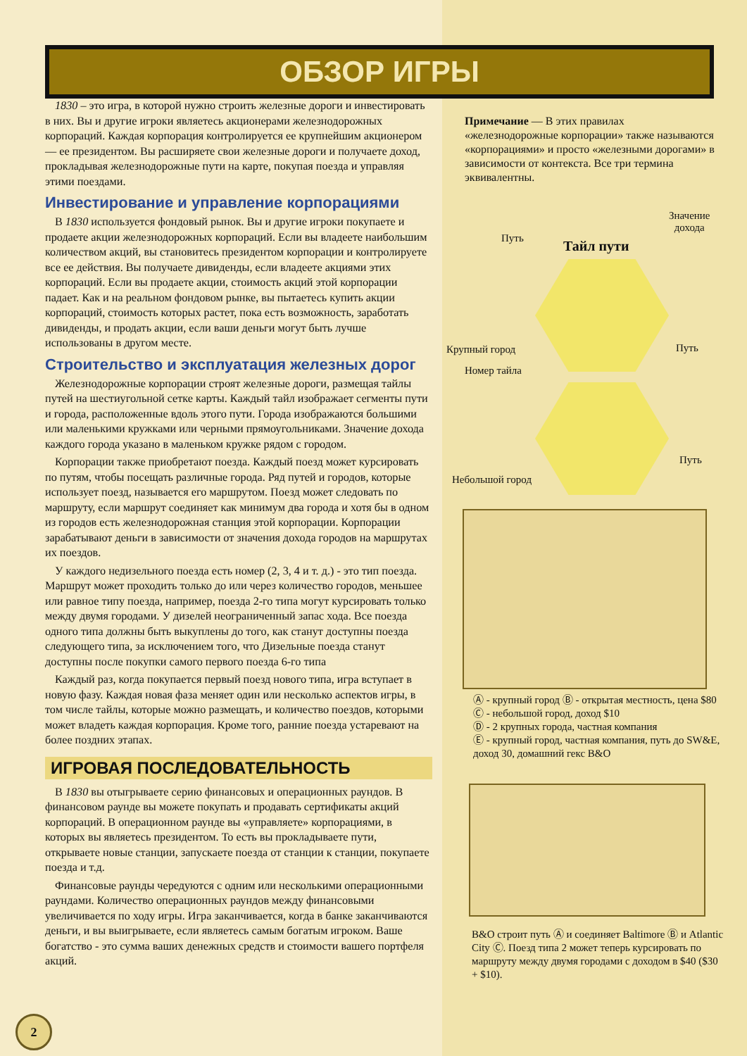ОБЗОР ИГРЫ
1830 – это игра, в которой нужно строить железные дороги и инвестировать в них. Вы и другие игроки являетесь акционерами железнодорожных корпораций. Каждая корпорация контролируется ее крупнейшим акционером — ее президентом. Вы расширяете свои железные дороги и получаете доход, прокладывая железнодорожные пути на карте, покупая поезда и управляя этими поездами.
Инвестирование и управление корпорациями
В 1830 используется фондовый рынок. Вы и другие игроки покупаете и продаете акции железнодорожных корпораций. Если вы владеете наибольшим количеством акций, вы становитесь президентом корпорации и контролируете все ее действия. Вы получаете дивиденды, если владеете акциями этих корпораций. Если вы продаете акции, стоимость акций этой корпорации падает. Как и на реальном фондовом рынке, вы пытаетесь купить акции корпораций, стоимость которых растет, пока есть возможность, заработать дивиденды, и продать акции, если ваши деньги могут быть лучше использованы в другом месте.
Строительство и эксплуатация железных дорог
Железнодорожные корпорации строят железные дороги, размещая тайлы путей на шестиугольной сетке карты. Каждый тайл изображает сегменты пути и города, расположенные вдоль этого пути. Города изображаются большими или маленькими кружками или черными прямоугольниками. Значение дохода каждого города указано в маленьком кружке рядом с городом.
Корпорации также приобретают поезда. Каждый поезд может курсировать по путям, чтобы посещать различные города. Ряд путей и городов, которые использует поезд, называется его маршрутом. Поезд может следовать по маршруту, если маршрут соединяет как минимум два города и хотя бы в одном из городов есть железнодорожная станция этой корпорации. Корпорации зарабатывают деньги в зависимости от значения дохода городов на маршрутах их поездов.
У каждого недизельного поезда есть номер (2, 3, 4 и т. д.) - это тип поезда. Маршрут может проходить только до или через количество городов, меньшее или равное типу поезда, например, поезда 2-го типа могут курсировать только между двумя городами. У дизелей неограниченный запас хода. Все поезда одного типа должны быть выкуплены до того, как станут доступны поезда следующего типа, за исключением того, что Дизельные поезда станут доступны после покупки самого первого поезда 6-го типа
Каждый раз, когда покупается первый поезд нового типа, игра вступает в новую фазу. Каждая новая фаза меняет один или несколько аспектов игры, в том числе тайлы, которые можно размещать, и количество поездов, которыми может владеть каждая корпорация. Кроме того, ранние поезда устаревают на более поздних этапах.
ИГРОВАЯ ПОСЛЕДОВАТЕЛЬНОСТЬ
В 1830 вы отыгрываете серию финансовых и операционных раундов. В финансовом раунде вы можете покупать и продавать сертификаты акций корпораций. В операционном раунде вы «управляете» корпорациями, в которых вы являетесь президентом. То есть вы прокладываете пути, открываете новые станции, запускаете поезда от станции к станции, покупаете поезда и т.д.
Финансовые раунды чередуются с одним или несколькими операционными раундами. Количество операционных раундов между финансовыми увеличивается по ходу игры. Игра заканчивается, когда в банке заканчиваются деньги, и вы выигрываете, если являетесь самым богатым игроком. Ваше богатство - это сумма ваших денежных средств и стоимости вашего портфеля акций.
Примечание — В этих правилах «железнодорожные корпорации» также называются «корпорациями» и просто «железными дорогами» в зависимости от контекста. Все три термина эквивалентны.
Значение
дохода
Путь Тайл пути
Крупный город Путь
Номер тайла
Путь
Небольшой город
Ⓐ - крупный город Ⓑ - открытая местность, цена $80
Ⓒ - небольшой город, доход $10
Ⓓ - 2 крупных города, частная компания
Ⓔ - крупный город, частная компания, путь до SW&E, доход 30, домашний гекс B&O
B&O строит путь Ⓐ и соединяет Baltimore Ⓑ и Atlantic City Ⓒ. Поезд типа 2 может теперь курсировать по маршруту между двумя городами с доходом в $40 ($30 + $10).
2